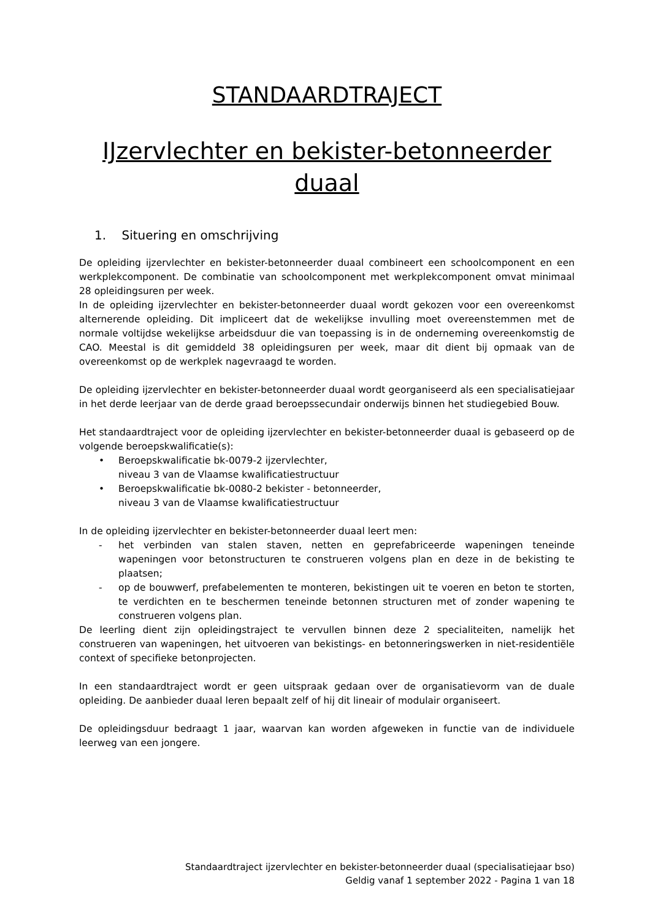STANDAARDTRAJECT
IJzervlechter en bekister-betonneerder duaal
1. Situering en omschrijving
De opleiding ijzervlechter en bekister-betonneerder duaal combineert een schoolcomponent en een werkplekcomponent. De combinatie van schoolcomponent met werkplekcomponent omvat minimaal 28 opleidingsuren per week.
In de opleiding ijzervlechter en bekister-betonneerder duaal wordt gekozen voor een overeenkomst alternerende opleiding. Dit impliceert dat de wekelijkse invulling moet overeenstemmen met de normale voltijdse wekelijkse arbeidsduur die van toepassing is in de onderneming overeenkomstig de CAO. Meestal is dit gemiddeld 38 opleidingsuren per week, maar dit dient bij opmaak van de overeenkomst op de werkplek nagevraagd te worden.
De opleiding ijzervlechter en bekister-betonneerder duaal wordt georganiseerd als een specialisatiejaar in het derde leerjaar van de derde graad beroepssecundair onderwijs binnen het studiegebied Bouw.
Het standaardtraject voor de opleiding ijzervlechter en bekister-betonneerder duaal is gebaseerd op de volgende beroepskwalificatie(s):
• Beroepskwalificatie bk-0079-2 ijzervlechter,
niveau 3 van de Vlaamse kwalificatiestructuur
• Beroepskwalificatie bk-0080-2 bekister - betonneerder,
niveau 3 van de Vlaamse kwalificatiestructuur
In de opleiding ijzervlechter en bekister-betonneerder duaal leert men:
- het verbinden van stalen staven, netten en geprefabriceerde wapeningen teneinde wapeningen voor betonstructuren te construeren volgens plan en deze in de bekisting te plaatsen;
- op de bouwwerf, prefabelementen te monteren, bekistingen uit te voeren en beton te storten, te verdichten en te beschermen teneinde betonnen structuren met of zonder wapening te construeren volgens plan.
De leerling dient zijn opleidingstraject te vervullen binnen deze 2 specialiteiten, namelijk het construeren van wapeningen, het uitvoeren van bekistings- en betonneringswerken in niet-residentiële context of specifieke betonprojecten.
In een standaardtraject wordt er geen uitspraak gedaan over de organisatievorm van de duale opleiding. De aanbieder duaal leren bepaalt zelf of hij dit lineair of modulair organiseert.
De opleidingsduur bedraagt 1 jaar, waarvan kan worden afgeweken in functie van de individuele leerweg van een jongere.
Standaardtraject ijzervlechter en bekister-betonneerder duaal (specialisatiejaar bso)
Geldig vanaf 1 september 2022 - Pagina 1 van 18